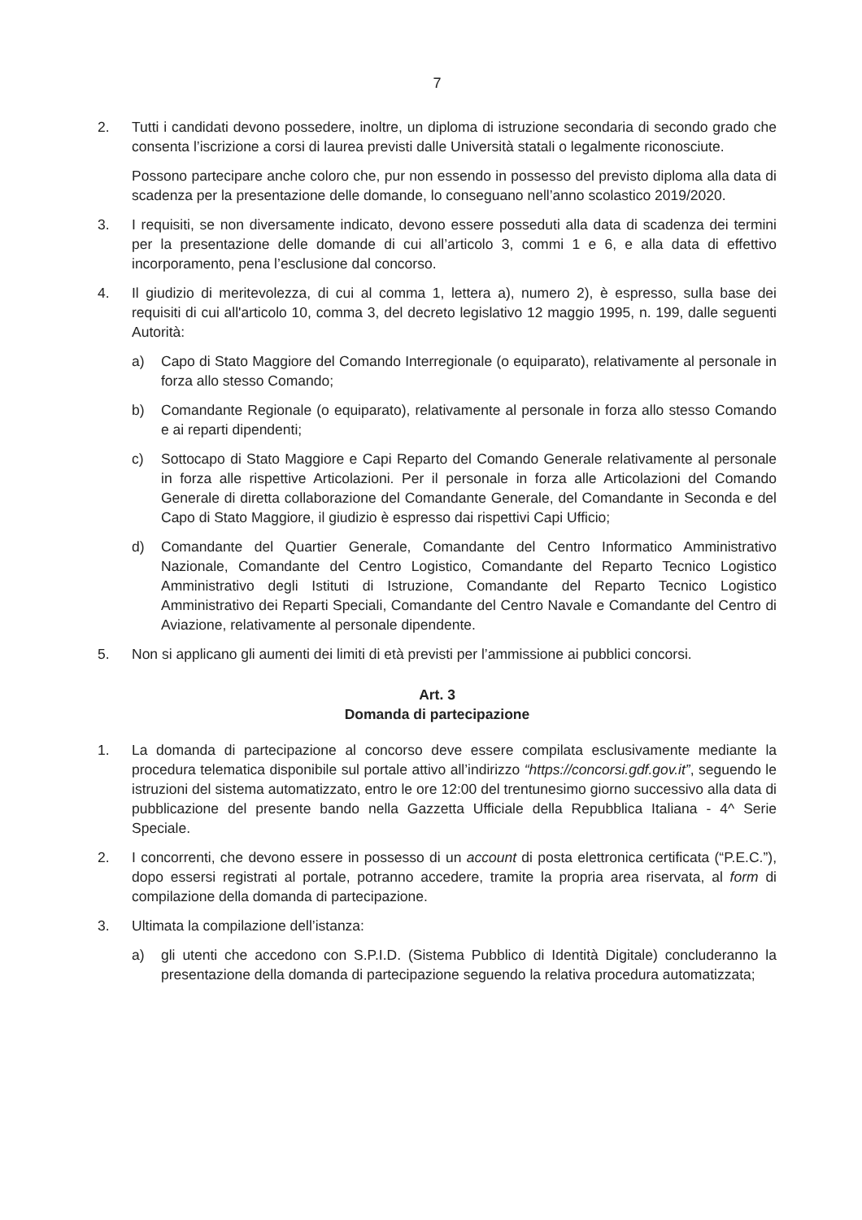7
2. Tutti i candidati devono possedere, inoltre, un diploma di istruzione secondaria di secondo grado che consenta l’iscrizione a corsi di laurea previsti dalle Università statali o legalmente riconosciute.
Possono partecipare anche coloro che, pur non essendo in possesso del previsto diploma alla data di scadenza per la presentazione delle domande, lo conseguano nell’anno scolastico 2019/2020.
3. I requisiti, se non diversamente indicato, devono essere posseduti alla data di scadenza dei termini per la presentazione delle domande di cui all’articolo 3, commi 1 e 6, e alla data di effettivo incorporamento, pena l’esclusione dal concorso.
4. Il giudizio di meritevolezza, di cui al comma 1, lettera a), numero 2), è espresso, sulla base dei requisiti di cui all'articolo 10, comma 3, del decreto legislativo 12 maggio 1995, n. 199, dalle seguenti Autorità:
a) Capo di Stato Maggiore del Comando Interregionale (o equiparato), relativamente al personale in forza allo stesso Comando;
b) Comandante Regionale (o equiparato), relativamente al personale in forza allo stesso Comando e ai reparti dipendenti;
c) Sottocapo di Stato Maggiore e Capi Reparto del Comando Generale relativamente al personale in forza alle rispettive Articolazioni. Per il personale in forza alle Articolazioni del Comando Generale di diretta collaborazione del Comandante Generale, del Comandante in Seconda e del Capo di Stato Maggiore, il giudizio è espresso dai rispettivi Capi Ufficio;
d) Comandante del Quartier Generale, Comandante del Centro Informatico Amministrativo Nazionale, Comandante del Centro Logistico, Comandante del Reparto Tecnico Logistico Amministrativo degli Istituti di Istruzione, Comandante del Reparto Tecnico Logistico Amministrativo dei Reparti Speciali, Comandante del Centro Navale e Comandante del Centro di Aviazione, relativamente al personale dipendente.
5. Non si applicano gli aumenti dei limiti di età previsti per l’ammissione ai pubblici concorsi.
Art. 3
Domanda di partecipazione
1. La domanda di partecipazione al concorso deve essere compilata esclusivamente mediante la procedura telematica disponibile sul portale attivo all’indirizzo “https://concorsi.gdf.gov.it”, seguendo le istruzioni del sistema automatizzato, entro le ore 12:00 del trentunesimo giorno successivo alla data di pubblicazione del presente bando nella Gazzetta Ufficiale della Repubblica Italiana - 4^ Serie Speciale.
2. I concorrenti, che devono essere in possesso di un account di posta elettronica certificata (“P.E.C.”), dopo essersi registrati al portale, potranno accedere, tramite la propria area riservata, al form di compilazione della domanda di partecipazione.
3. Ultimata la compilazione dell’istanza:
a) gli utenti che accedono con S.P.I.D. (Sistema Pubblico di Identità Digitale) concluderanno la presentazione della domanda di partecipazione seguendo la relativa procedura automatizzata;